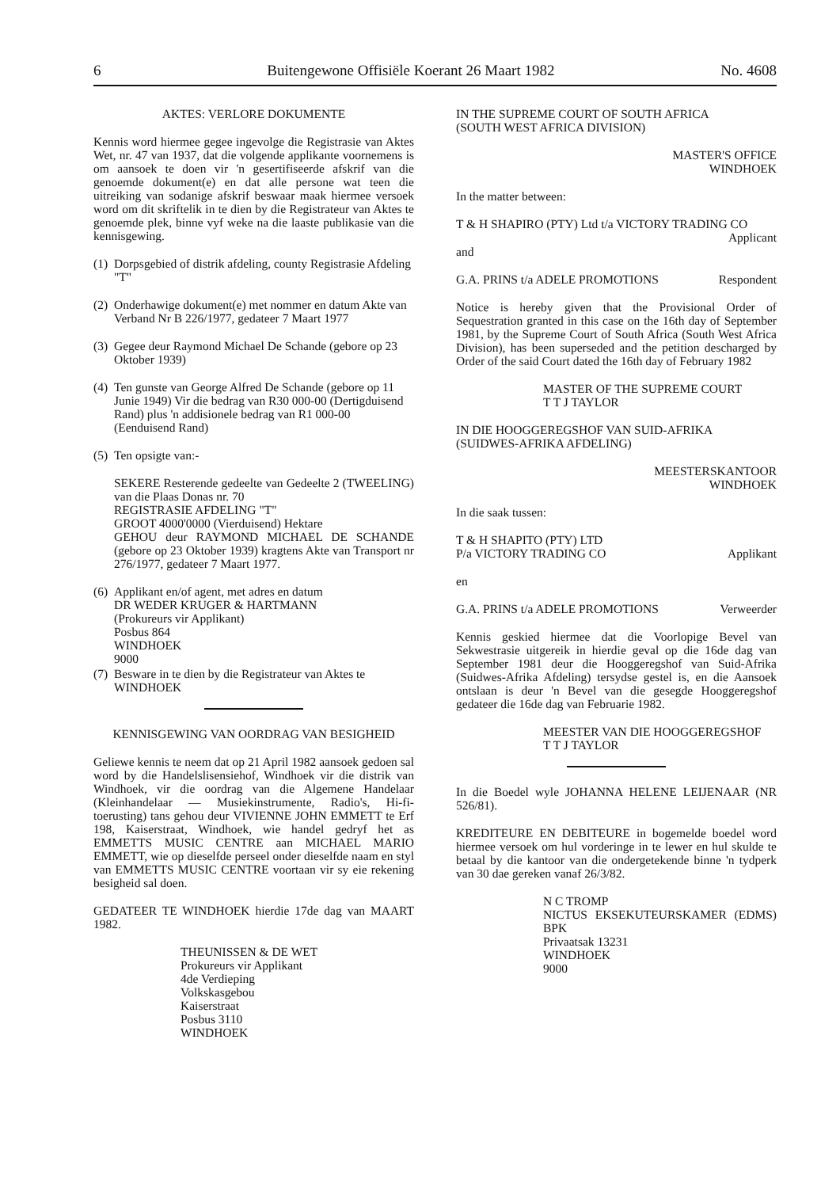6 Buitengewone Offisiële Koerant 26 Maart 1982 No. 4608
AKTES: VERLORE DOKUMENTE
Kennis word hiermee gegee ingevolge die Registrasie van Aktes Wet, nr. 47 van 1937, dat die volgende applikante voornemens is om aansoek te doen vir 'n gesertifiseerde afskrif van die genoemde dokument(e) en dat alle persone wat teen die uitreiking van sodanige afskrif beswaar maak hiermee versoek word om dit skriftelik in te dien by die Registrateur van Aktes te genoemde plek, binne vyf weke na die laaste publikasie van die kennisgewing.
(1) Dorpsgebied of distrik afdeling, county Registrasie Afdeling "T"
(2) Onderhawige dokument(e) met nommer en datum Akte van Verband Nr B 226/1977, gedateer 7 Maart 1977
(3) Gegee deur Raymond Michael De Schande (gebore op 23 Oktober 1939)
(4) Ten gunste van George Alfred De Schande (gebore op 11 Junie 1949) Vir die bedrag van R30 000-00 (Dertigduisend Rand) plus 'n addisionele bedrag van R1 000-00 (Eenduisend Rand)
(5) Ten opsigte van:-
SEKERE Resterende gedeelte van Gedeelte 2 (TWEELING) van die Plaas Donas nr. 70
REGISTRASIE AFDELING "T"
GROOT 4000'0000 (Vierduisend) Hektare
GEHOU deur RAYMOND MICHAEL DE SCHANDE (gebore op 23 Oktober 1939) kragtens Akte van Transport nr 276/1977, gedateer 7 Maart 1977.
(6) Applikant en/of agent, met adres en datum
DR WEDER KRUGER & HARTMANN
(Prokureurs vir Applikant)
Posbus 864
WINDHOEK
9000
(7) Besware in te dien by die Registrateur van Aktes te WINDHOEK
KENNISGEWING VAN OORDRAG VAN BESIGHEID
Geliewe kennis te neem dat op 21 April 1982 aansoek gedoen sal word by die Handelslisensiehof, Windhoek vir die distrik van Windhoek, vir die oordrag van die Algemene Handelaar (Kleinhandelaar — Musiekinstrumente, Radio's, Hi-fi-toerusting) tans gehou deur VIVIENNE JOHN EMMETT te Erf 198, Kaiserstraat, Windhoek, wie handel gedryf het as EMMETTS MUSIC CENTRE aan MICHAEL MARIO EMMETT, wie op dieselfde perseel onder dieselfde naam en styl van EMMETTS MUSIC CENTRE voortaan vir sy eie rekening besigheid sal doen.
GEDATEER TE WINDHOEK hierdie 17de dag van MAART 1982.
THEUNISSEN & DE WET
Prokureurs vir Applikant
4de Verdieping
Volkskasgebou
Kaiserstraat
Posbus 3110
WINDHOEK
IN THE SUPREME COURT OF SOUTH AFRICA
(SOUTH WEST AFRICA DIVISION)
MASTER'S OFFICE
WINDHOEK
In the matter between:
T & H SHAPIRO (PTY) Ltd t/a VICTORY TRADING CO Applicant
and
G.A. PRINS t/a ADELE PROMOTIONS Respondent
Notice is hereby given that the Provisional Order of Sequestration granted in this case on the 16th day of September 1981, by the Supreme Court of South Africa (South West Africa Division), has been superseded and the petition descharged by Order of the said Court dated the 16th day of February 1982
MASTER OF THE SUPREME COURT
T T J TAYLOR
IN DIE HOOGGEREGSHOF VAN SUID-AFRIKA
(SUIDWES-AFRIKA AFDELING)
MEESTERSKANTOOR
WINDHOEK
In die saak tussen:
T & H SHAPITO (PTY) LTD
P/a VICTORY TRADING CO Applikant
en
G.A. PRINS t/a ADELE PROMOTIONS Verweerder
Kennis geskied hiermee dat die Voorlopige Bevel van Sekwestrasie uitgereik in hierdie geval op die 16de dag van September 1981 deur die Hooggeregshof van Suid-Afrika (Suidwes-Afrika Afdeling) tersydse gestel is, en die Aansoek ontslaan is deur 'n Bevel van die gesegde Hooggeregshof gedateer die 16de dag van Februarie 1982.
MEESTER VAN DIE HOOGGEREGSHOF
T T J TAYLOR
In die Boedel wyle JOHANNA HELENE LEIJENAAR (NR 526/81).
KREDITEURE EN DEBITEURE in bogemelde boedel word hiermee versoek om hul vorderinge in te lewer en hul skulde te betaal by die kantoor van die ondergetekende binne 'n tydperk van 30 dae gereken vanaf 26/3/82.
N C TROMP
NICTUS EKSEKUTEURSKAMER (EDMS) BPK
Privaatsak 13231
WINDHOEK
9000